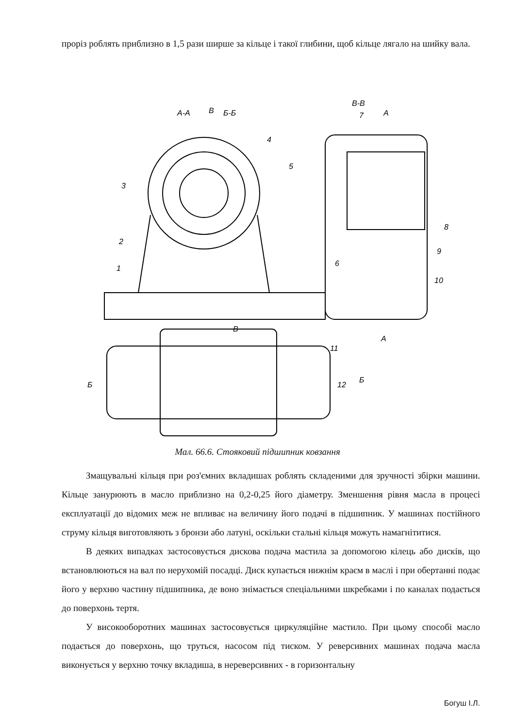проріз роблять приблизно в 1,5 рази ширше за кільце і такої глибини, щоб кільце лягало на шийку вала.
А-А
Б-Б
В
В-В
А
7
4
5
3
2
1
8
9
6
10
В
А
11
12
Б
Б
Мал. 66.6. Стояковий підшипник ковзання
Змащувальні кільця при роз'ємних вкладишах роблять складеними для зручності збірки машини. Кільце занурюють в масло приблизно на 0,2-0,25 його діаметру. Зменшення рівня масла в процесі експлуатації до відомих меж не впливає на величину його подачі в підшипник. У машинах постійного струму кільця виготовляють з бронзи або латуні, оскільки стальні кільця можуть намагнітитися.
В деяких випадках застосовується дискова подача мастила за допомогою кілець або дисків, що встановлюються на вал по нерухомій посадці. Диск купається нижнім краєм в маслі і при обертанні подає його у верхню частину підшипника, де воно знімається спеціальними шкребками і по каналах подається до поверхонь тертя.
У високооборотних машинах застосовується циркуляційне мастило. При цьому способі масло подається до поверхонь, що труться, насосом під тиском. У реверсивних машинах подача масла виконується у верхню точку вкладиша, в нереверсивних - в горизонтальну
Богуш І.Л.